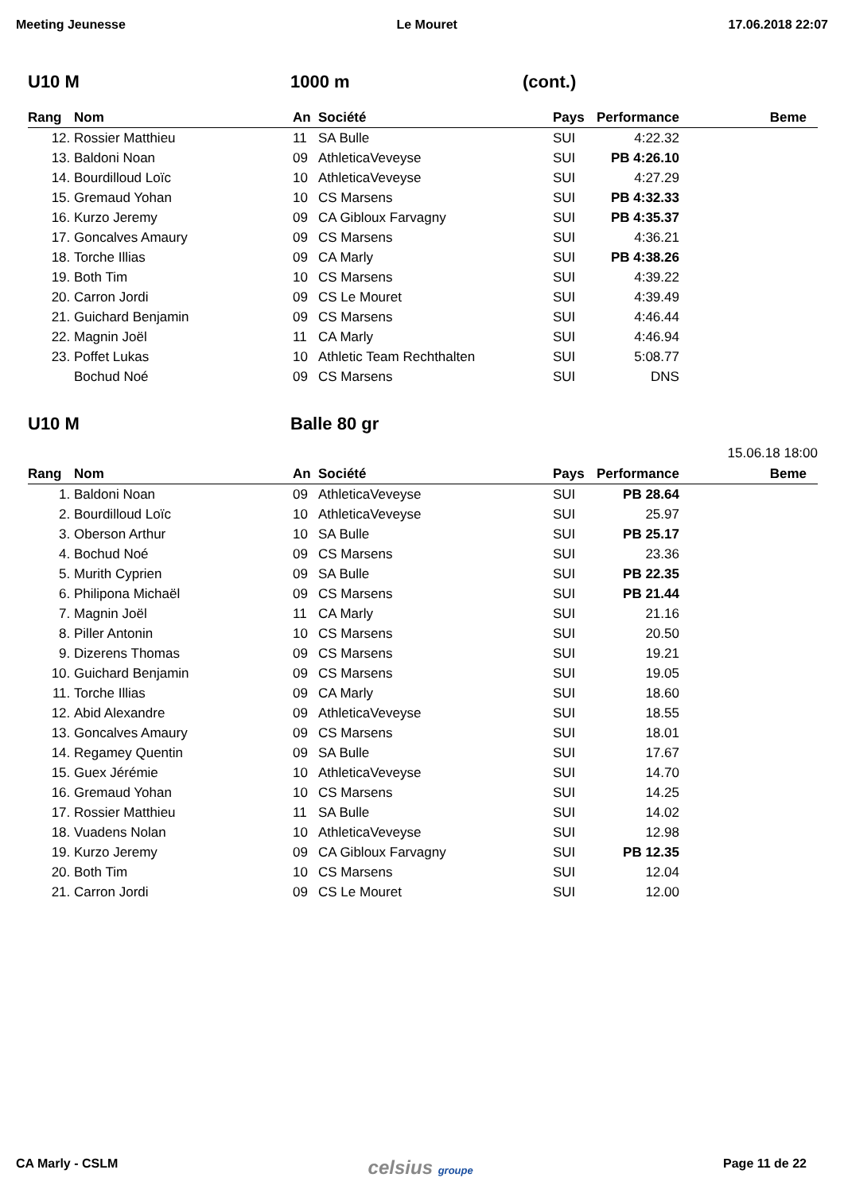Meeting Jeunesse Le Mouret 17.06.2018 22:07
U10 M 1000 m (cont.)
| Rang | Nom | An | Société | Pays | Performance | Beme |
| --- | --- | --- | --- | --- | --- | --- |
| 12. | Rossier Matthieu | 11 | SA Bulle | SUI | 4:22.32 | |
| 13. | Baldoni Noan | 09 | AthleticaVeveyse | SUI | PB 4:26.10 | |
| 14. | Bourdilloud Loïc | 10 | AthleticaVeveyse | SUI | 4:27.29 | |
| 15. | Gremaud Yohan | 10 | CS Marsens | SUI | PB 4:32.33 | |
| 16. | Kurzo Jeremy | 09 | CA Gibloux Farvagny | SUI | PB 4:35.37 | |
| 17. | Goncalves Amaury | 09 | CS Marsens | SUI | 4:36.21 | |
| 18. | Torche Illias | 09 | CA Marly | SUI | PB 4:38.26 | |
| 19. | Both Tim | 10 | CS Marsens | SUI | 4:39.22 | |
| 20. | Carron Jordi | 09 | CS Le Mouret | SUI | 4:39.49 | |
| 21. | Guichard Benjamin | 09 | CS Marsens | SUI | 4:46.44 | |
| 22. | Magnin Joël | 11 | CA Marly | SUI | 4:46.94 | |
| 23. | Poffet Lukas | 10 | Athletic Team Rechthalten | SUI | 5:08.77 | |
| | Bochud Noé | 09 | CS Marsens | SUI | DNS | |
U10 M Balle 80 gr
15.06.18 18:00
| Rang | Nom | An | Société | Pays | Performance | Beme |
| --- | --- | --- | --- | --- | --- | --- |
| 1. | Baldoni Noan | 09 | AthleticaVeveyse | SUI | PB 28.64 | |
| 2. | Bourdilloud Loïc | 10 | AthleticaVeveyse | SUI | 25.97 | |
| 3. | Oberson Arthur | 10 | SA Bulle | SUI | PB 25.17 | |
| 4. | Bochud Noé | 09 | CS Marsens | SUI | 23.36 | |
| 5. | Murith Cyprien | 09 | SA Bulle | SUI | PB 22.35 | |
| 6. | Philipona Michaël | 09 | CS Marsens | SUI | PB 21.44 | |
| 7. | Magnin Joël | 11 | CA Marly | SUI | 21.16 | |
| 8. | Piller Antonin | 10 | CS Marsens | SUI | 20.50 | |
| 9. | Dizerens Thomas | 09 | CS Marsens | SUI | 19.21 | |
| 10. | Guichard Benjamin | 09 | CS Marsens | SUI | 19.05 | |
| 11. | Torche Illias | 09 | CA Marly | SUI | 18.60 | |
| 12. | Abid Alexandre | 09 | AthleticaVeveyse | SUI | 18.55 | |
| 13. | Goncalves Amaury | 09 | CS Marsens | SUI | 18.01 | |
| 14. | Regamey Quentin | 09 | SA Bulle | SUI | 17.67 | |
| 15. | Guex Jérémie | 10 | AthleticaVeveyse | SUI | 14.70 | |
| 16. | Gremaud Yohan | 10 | CS Marsens | SUI | 14.25 | |
| 17. | Rossier Matthieu | 11 | SA Bulle | SUI | 14.02 | |
| 18. | Vuadens Nolan | 10 | AthleticaVeveyse | SUI | 12.98 | |
| 19. | Kurzo Jeremy | 09 | CA Gibloux Farvagny | SUI | PB 12.35 | |
| 20. | Both Tim | 10 | CS Marsens | SUI | 12.04 | |
| 21. | Carron Jordi | 09 | CS Le Mouret | SUI | 12.00 | |
CA Marly - CSLM celsius groupe Page 11 de 22